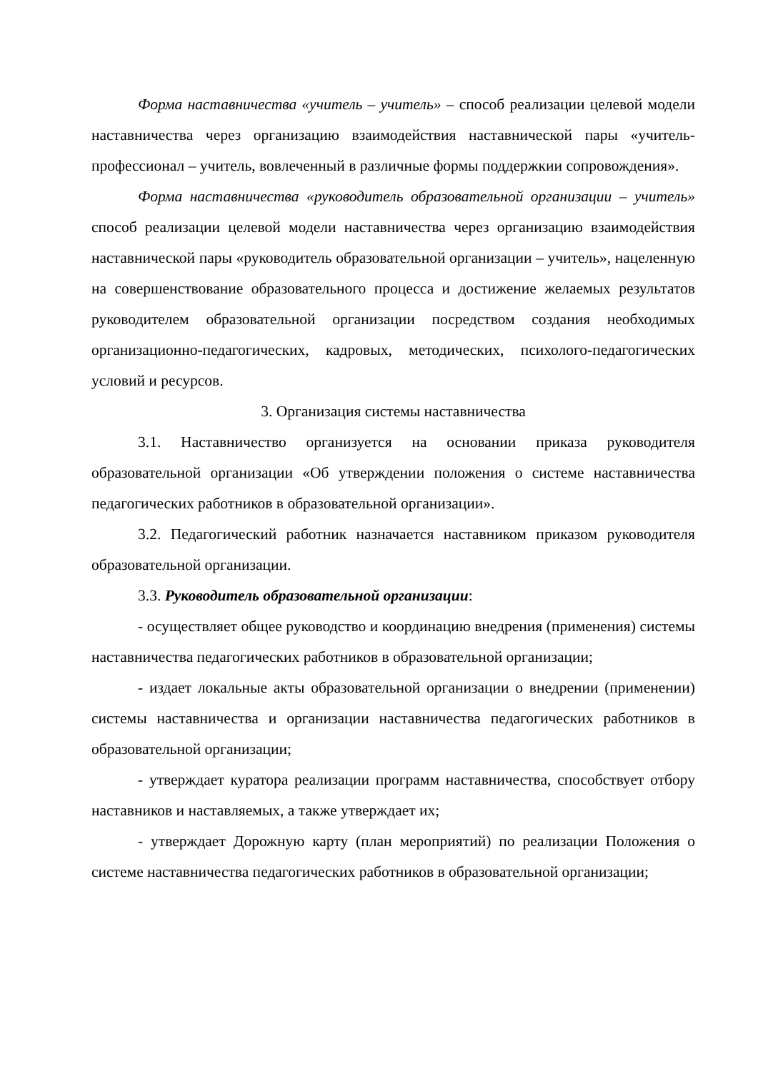Форма наставничества «учитель – учитель» – способ реализации целевой модели наставничества через организацию взаимодействия наставнической пары «учитель-профессионал – учитель, вовлеченный в различные формы поддержкии сопровождения».
Форма наставничества «руководитель образовательной организации – учитель» способ реализации целевой модели наставничества через организацию взаимодействия наставнической пары «руководитель образовательной организации – учитель», нацеленную на совершенствование образовательного процесса и достижение желаемых результатов руководителем образовательной организации посредством создания необходимых организационно-педагогических, кадровых, методических, психолого-педагогических условий и ресурсов.
3. Организация системы наставничества
3.1. Наставничество организуется на основании приказа руководителя образовательной организации «Об утверждении положения о системе наставничества педагогических работников в образовательной организации».
3.2. Педагогический работник назначается наставником приказом руководителя образовательной организации.
3.3. Руководитель образовательной организации:
- осуществляет общее руководство и координацию внедрения (применения) системы наставничества педагогических работников в образовательной организации;
- издает локальные акты образовательной организации о внедрении (применении) системы наставничества и организации наставничества педагогических работников в образовательной организации;
- утверждает куратора реализации программ наставничества, способствует отбору наставников и наставляемых, а также утверждает их;
- утверждает Дорожную карту (план мероприятий) по реализации Положения о системе наставничества педагогических работников в образовательной организации;